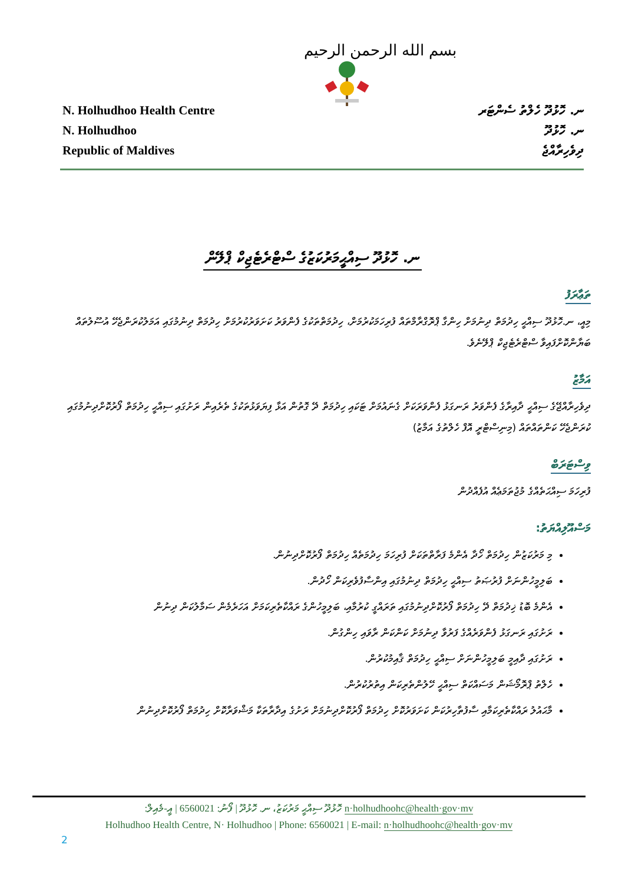بسم الله الرحمن الرحيم
N. Holhudhoo Health Centre
N. Holhudhoo
Republic of Maldives
ނ. ހޮޅުދޫ ހެލްތު ސެންޓަރ
ނ. ހޮޅުދޫ
ދިވެހިރާއްޖެ
ނ. ހޮޅުދޫ ސިއްޙީމަރުކަޒުގެ ސްޓްރެޓެޖިކް ޕްލޭން
ތަޢާރަފު
މިއީ، ނ.ހޮޅުދޫ ސިއްޙީ ހިދުމަތް ދިނުމަށް ހިންގާ ޕްރޮގްރާމްތައް ފުރިހަމަކުރުމަށް، ހިދުމަތްތަކުގެ ފެންވަރު ކަށަވަރުކުރުމަށް ހިދުމަތް ދިނުމުގައި އަމަލުކުރަންޖެހޭ އުސޫލުތައް ބަޔާންކޮށްފައިވާ ސްޓްރެޓެޖިކް ޕްލޭނެވެ.
އަމާޒު
ދިވެހިރާއްޖޭގެ ސިއްޙީ ދާއިރާގެ ފެންވަރު ރަނގަޅު ފެންވަރަކަށް ގެނައުމަށް ޓަކައި ހިދުމަތް ދޭ ގޮތުން އަޅާ ފިޔަވަޅުތަކުގެ ތެރެއިން ރަށުގައި ސިއްޙީ ހިދުމަތް ފޯރުކޮށްދިނުމުގައި ކުރަންޖެހޭ ކަންތައްތައް (މިނިސްޓްރީ އޮފް ހެލްތުގެ އަމާޒު)
ވިސްޓަރަބް
ފުރިހަމަ ސިއްޙަތެއްގެ މުޖުތަމަޢެއް އުފެއްދުން
މަސްއޫލިއްޔަތު:
މި މަރުކަޒުން ހިދުމަތް ހޯދާ އެންމެ ފަރާތްތަކަށް ފުރިހަމަ ހިދުމަތެއް ހިދުމަތް ފޯރުކޮށްދިނުން.
ބަލިމީހުންނަށް ފުރުޞަތު ސިއްޙީ ހިދުމަތް ދިނުމުގައި އިންސާފުވެރިކަން ހޯދުން.
އެންމެ ބޮޑު ޚިދުމަތް ދޭ ހިދުމަތް ފޯރުކޮށްދިނުމުގައި ތަރައްގީ ކުރުމާއި، ބަލިމީހުންގެ ރައްކާތެރިކަމަށް އަހަރެމެން ސަމާލުކަން ދިނުން
ރަށުގައި ރަނގަޅު ފެންވަރެއްގެ ފަރުވާ ދިނުމަށް ކަންކަން ރާވައި ހިންގުން.
ރަށުގައި ދާއިމީ ބަލިމީހުންނަށް ސިއްޙީ ހިދުމަތް ޤާއިމުކުރުން.
ހެލްތު ޕްރޮމޯޝަން މަސައްކަތް ސިއްޙީ ހޭލުންތެރިކަން އިތުރުކުރުން.
މާޙައުލު ރައްކާތެރިކަމާއި ސާފުތާހިރުކަން ކަށަވަރުކޮށް ހިދުމަތް ފޯރުކޮށްދިނުމަށް ރަށުގެ އިދާރާތަކާ މަޝްވަރާކޮށް ހިދުމަތް ފޯރުކޮށްދިނުން
ހޮޅުދޫ ސިއްޙީ މަރުކަޒު، ނ. ހޮޅުދޫ | ފޯނު: 6560021 | އީ-މެއިލް: n·holhudhoohc@health·gov·mv
Holhudhoo Health Centre, N· Holhudhoo | Phone: 6560021 | E-mail: n·holhudhoohc@health·gov·mv
2